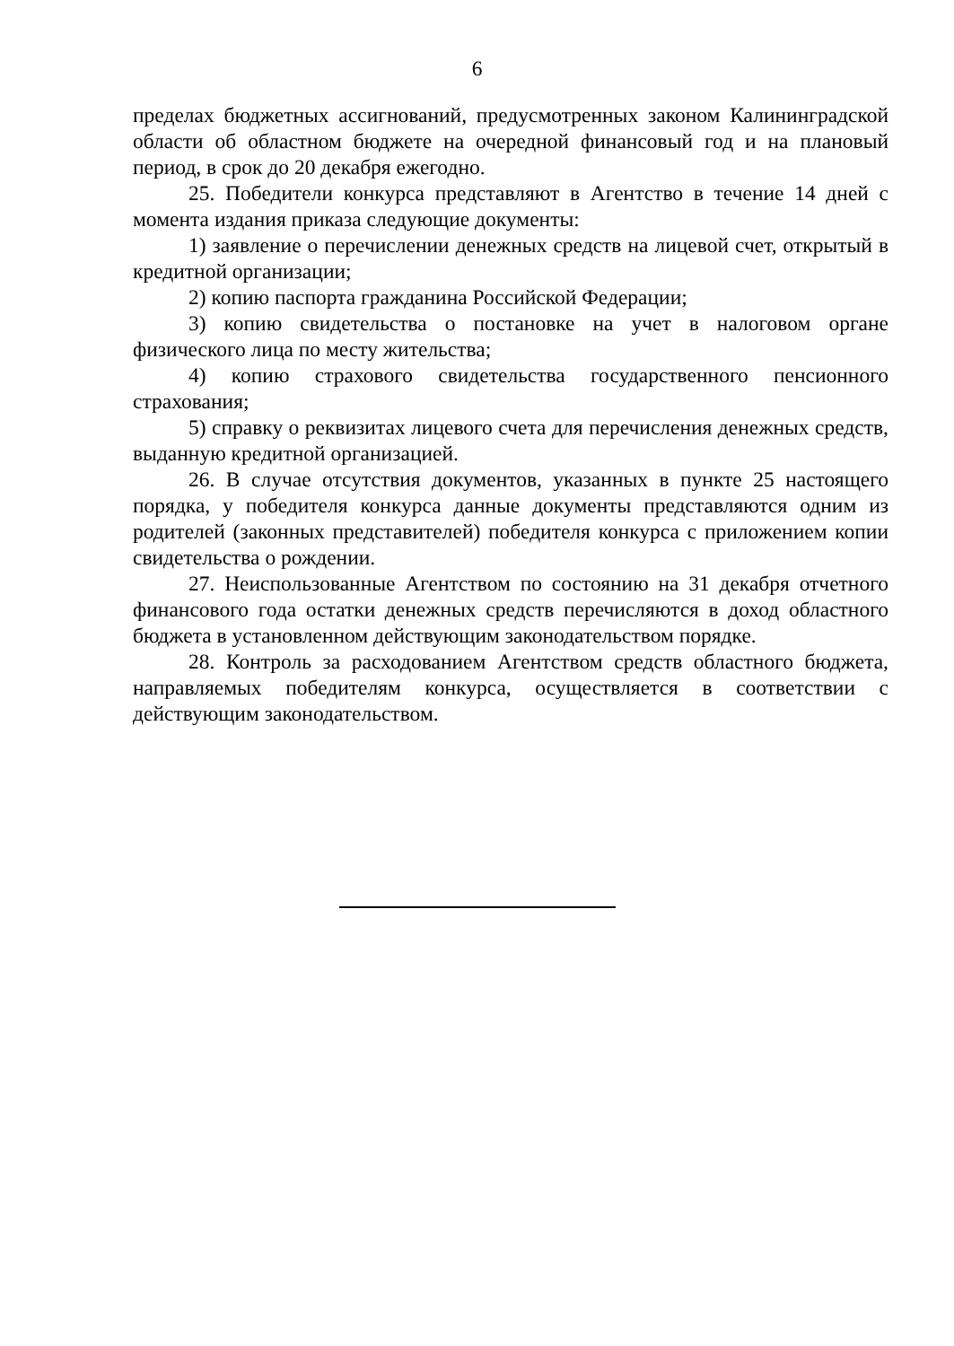6
пределах бюджетных ассигнований, предусмотренных законом Калининградской области об областном бюджете на очередной финансовый год и на плановый период, в срок до 20 декабря ежегодно.
25. Победители конкурса представляют в Агентство в течение 14 дней с момента издания приказа следующие документы:
1) заявление о перечислении денежных средств на лицевой счет, открытый в кредитной организации;
2) копию паспорта гражданина Российской Федерации;
3) копию свидетельства о постановке на учет в налоговом органе физического лица по месту жительства;
4) копию страхового свидетельства государственного пенсионного страхования;
5) справку о реквизитах лицевого счета для перечисления денежных средств, выданную кредитной организацией.
26. В случае отсутствия документов, указанных в пункте 25 настоящего порядка, у победителя конкурса данные документы представляются одним из родителей (законных представителей) победителя конкурса с приложением копии свидетельства о рождении.
27. Неиспользованные Агентством по состоянию на 31 декабря отчетного финансового года остатки денежных средств перечисляются в доход областного бюджета в установленном действующим законодательством порядке.
28. Контроль за расходованием Агентством средств областного бюджета, направляемых победителям конкурса, осуществляется в соответствии с действующим законодательством.